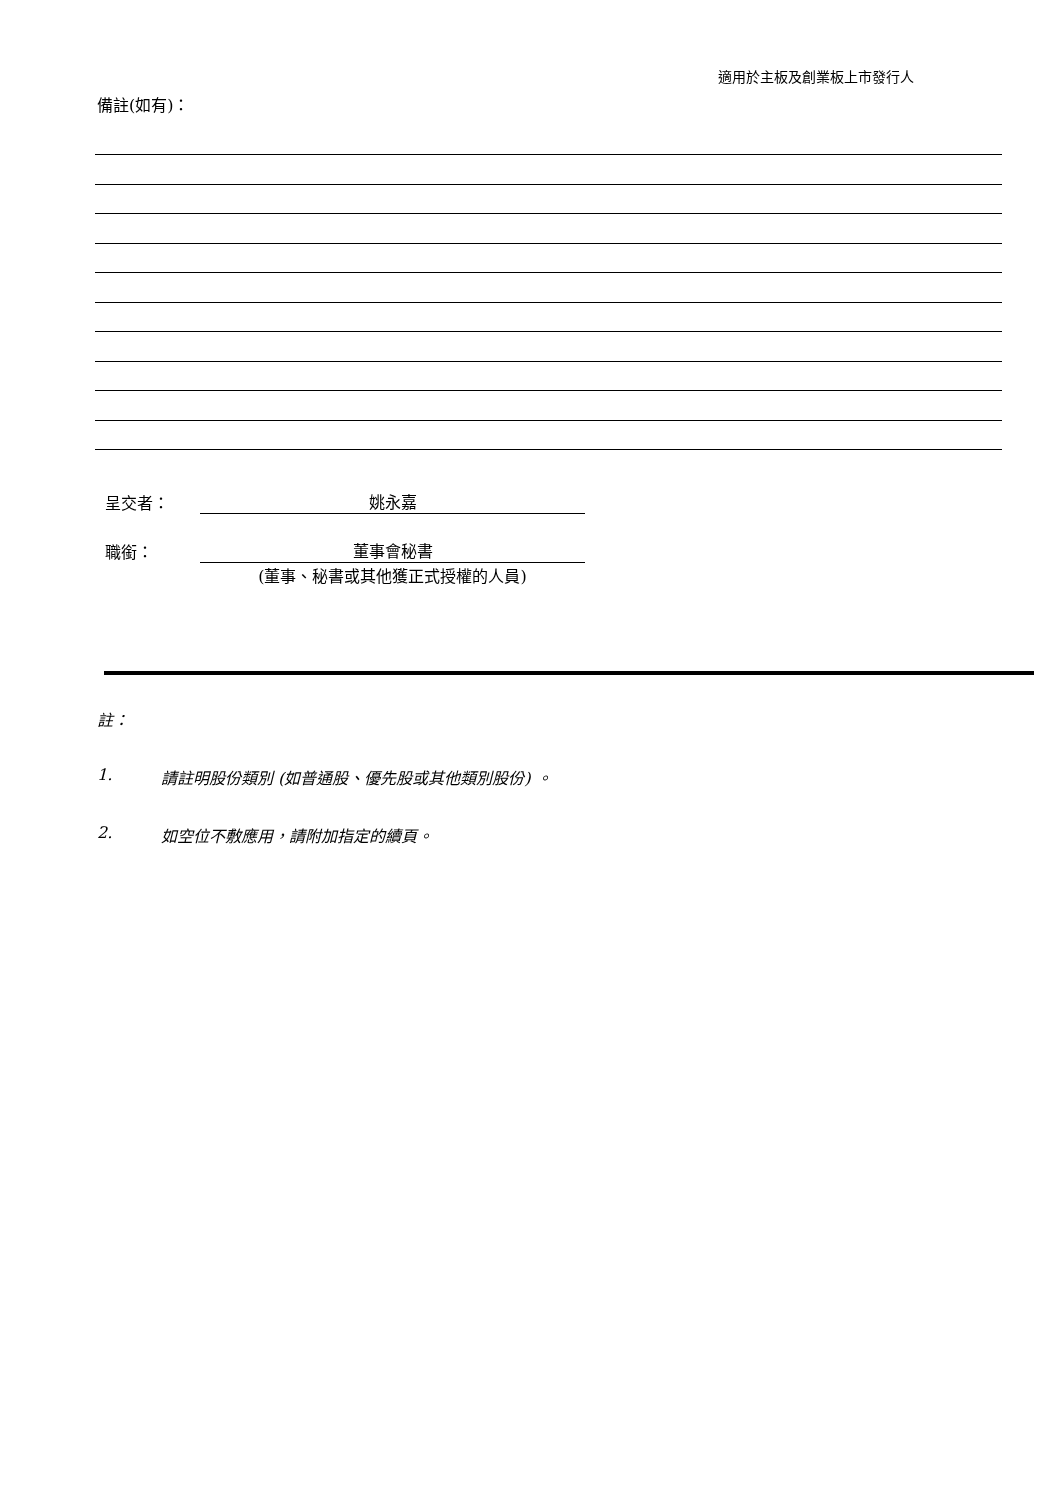適用於主板及創業板上市發行人
備註(如有)：
呈交者： 姚永嘉
職銜： 董事會秘書
(董事、秘書或其他獲正式授權的人員)
註：
1. 請註明股份類別 (如普通股、優先股或其他類別股份) 。
2. 如空位不敷應用，請附加指定的續頁。